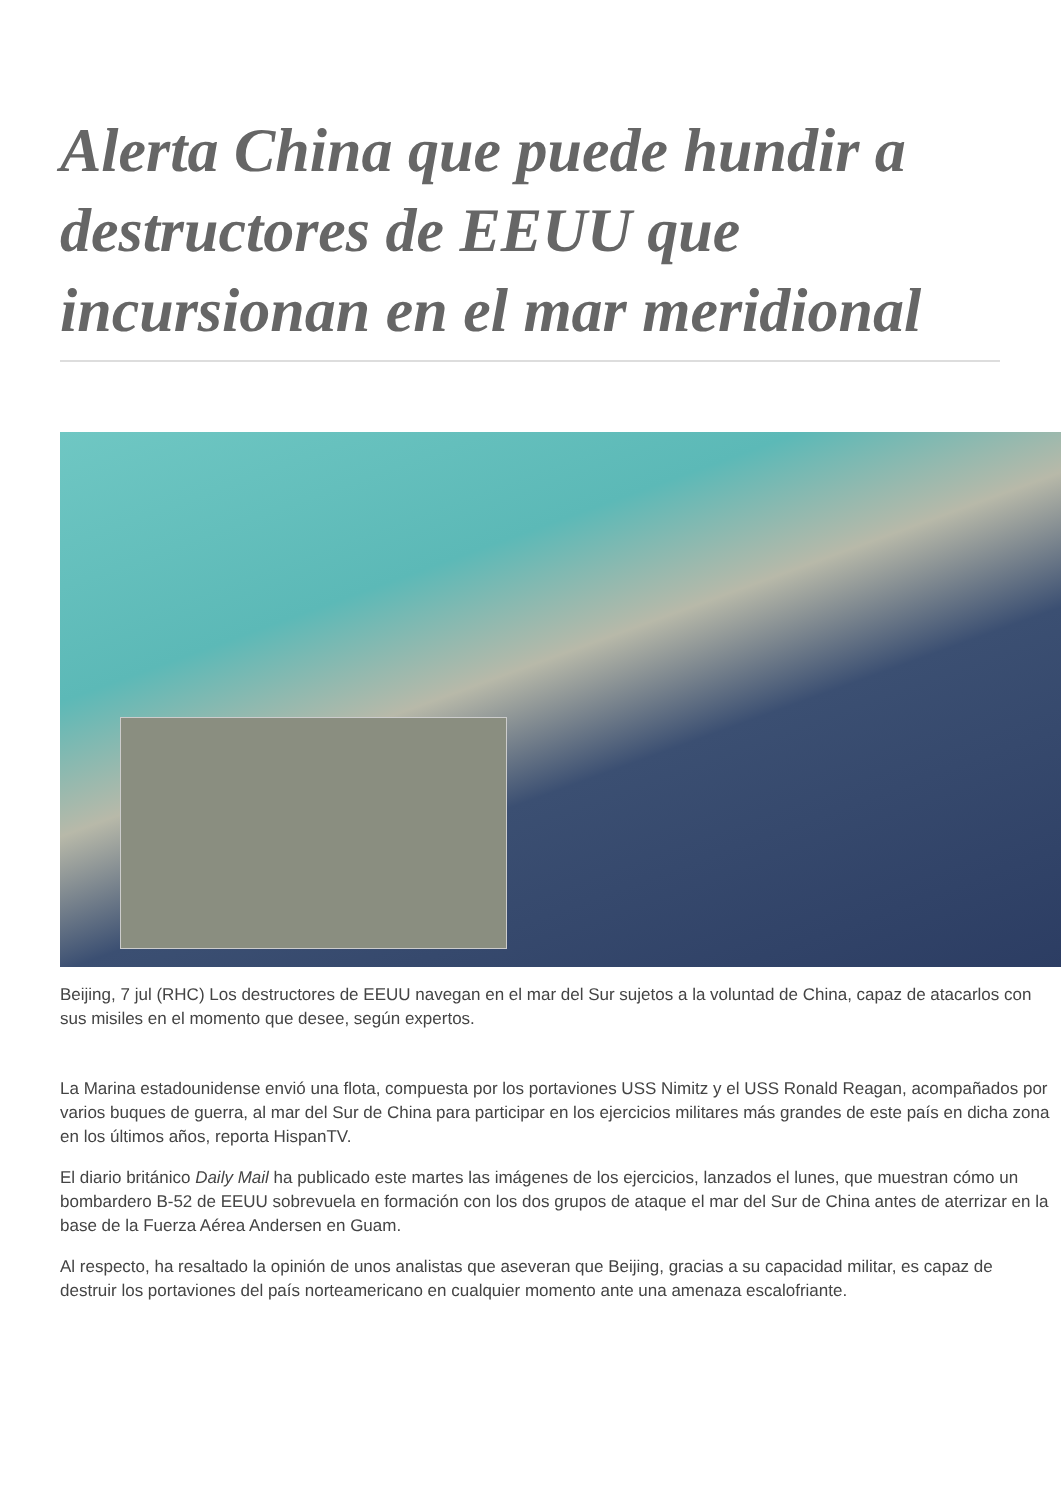Alerta China que puede hundir a destructores de EEUU que incursionan en el mar meridional
Beijing, 7 jul (RHC) Los destructores de EEUU navegan en el mar del Sur sujetos a la voluntad de China, capaz de atacarlos con sus misiles en el momento que desee, según expertos.
La Marina estadounidense envió una flota, compuesta por los portaviones USS Nimitz y el USS Ronald Reagan, acompañados por varios buques de guerra, al mar del Sur de China para participar en los ejercicios militares más grandes de este país en dicha zona en los últimos años, reporta HispanTV.
El diario británico Daily Mail ha publicado este martes las imágenes de los ejercicios, lanzados el lunes, que muestran cómo un bombardero B-52 de EEUU sobrevuela en formación con los dos grupos de ataque el mar del Sur de China antes de aterrizar en la base de la Fuerza Aérea Andersen en Guam.
Al respecto, ha resaltado la opinión de unos analistas que aseveran que Beijing, gracias a su capacidad militar, es capaz de destruir los portaviones del país norteamericano en cualquier momento ante una amenaza escalofriante.